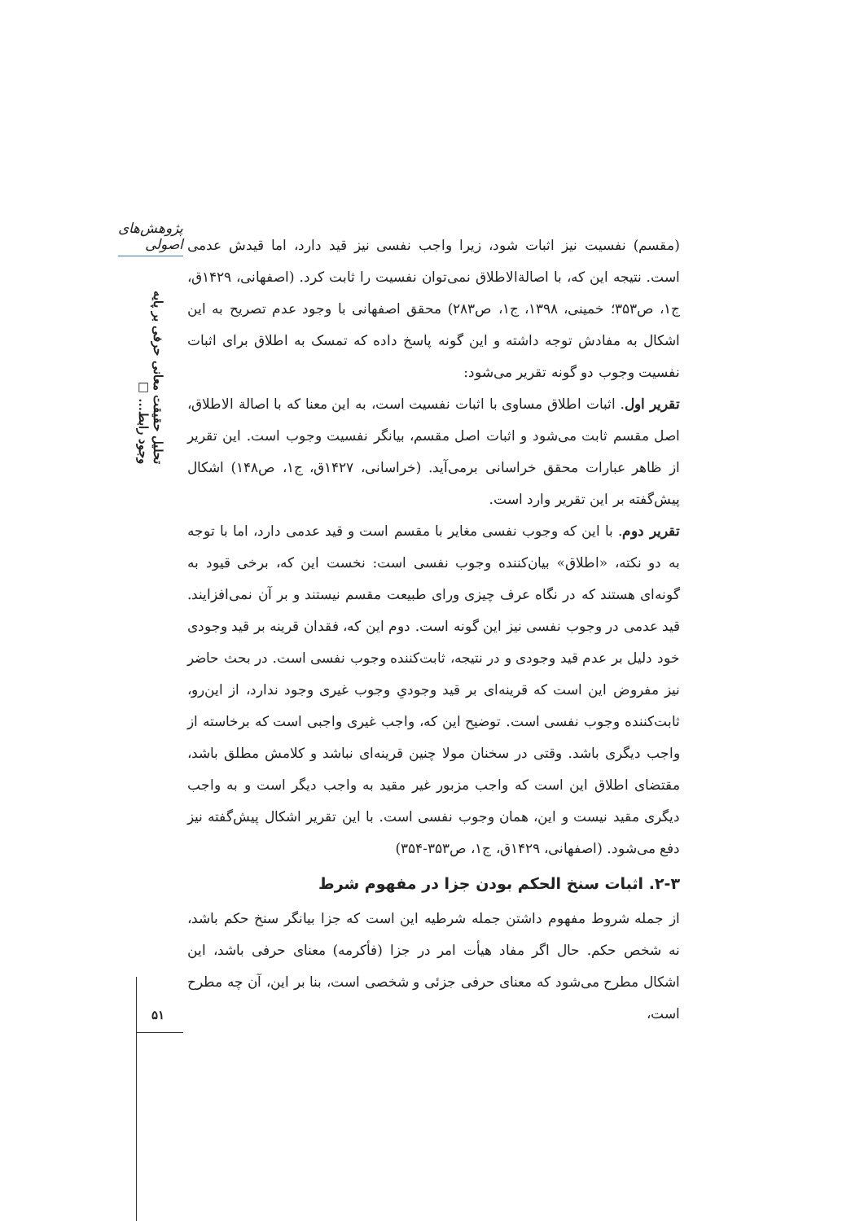پژوهش‌های اصولی
تحلیل حقیقت معانی حرفی بر پایه وجود رابط... □
(مقسم) نفسیت نیز اثبات شود، زیرا واجب نفسی نیز قید دارد، اما قیدش عدمی است. نتیجه این که، با اصالةالاطلاق نمی‌توان نفسیت را ثابت کرد. (اصفهانی، ۱۴۲۹ق، ج۱، ص۳۵۳؛ خمینی، ۱۳۹۸، ج۱، ص۲۸۳) محقق اصفهانی با وجود عدم تصریح به این اشکال به مفادش توجه داشته و این گونه پاسخ داده که تمسک به اطلاق برای اثبات نفسیت وجوب دو گونه تقریر می‌شود:
تقریر اول. اثبات اطلاق مساوی با اثبات نفسیت است، به این معنا که با اصالة الاطلاق، اصل مقسم ثابت می‌شود و اثبات اصل مقسم، بیانگر نفسیت وجوب است. این تقریر از ظاهر عبارات محقق خراسانی برمی‌آید. (خراسانی، ۱۴۲۷ق، ج۱، ص۱۴۸) اشکال پیش‌گفته بر این تقریر وارد است.
تقریر دوم. با این که وجوب نفسی مغایر با مقسم است و قید عدمی دارد، اما با توجه به دو نکته، «اطلاق» بیان‌کننده وجوب نفسی است: نخست این که، برخی قیود به گونه‌ای هستند که در نگاه عرف چیزی ورای طبیعت مقسم نیستند و بر آن نمی‌افزایند. قید عدمی در وجوب نفسی نیز این گونه است. دوم این که، فقدان قرینه بر قید وجودی خود دلیل بر عدم قید وجودی و در نتیجه، ثابت‌کننده وجوب نفسی است. در بحث حاضر نیز مفروض این است که قرینه‌ای بر قید وجودیِ وجوب غیری وجود ندارد، از این‌رو، ثابت‌کننده وجوب نفسی است. توضیح این که، واجب غیری واجبی است که برخاسته از واجب دیگری باشد. وقتی در سخنان مولا چنین قرینه‌ای نباشد و کلامش مطلق باشد، مقتضای اطلاق این است که واجب مزبور غیر مقید به واجب دیگر است و به واجب دیگری مقید نیست و این، همان وجوب نفسی است. با این تقریر اشکال پیش‌گفته نیز دفع می‌شود. (اصفهانی، ۱۴۲۹ق، ج۱، ص۳۵۳-۳۵۴)
۲-۳. اثبات سنخ الحکم بودن جزا در مفهوم شرط
از جمله شروط مفهوم داشتن جمله شرطیه این است که جزا بیانگر سنخ حکم باشد، نه شخص حکم. حال اگر مفاد هیأت امر در جزا (فأکرمه) معنای حرفی باشد، این اشکال مطرح می‌شود که معنای حرفی جزئی و شخصی است، بنا بر این، آن چه مطرح است،
۵۱